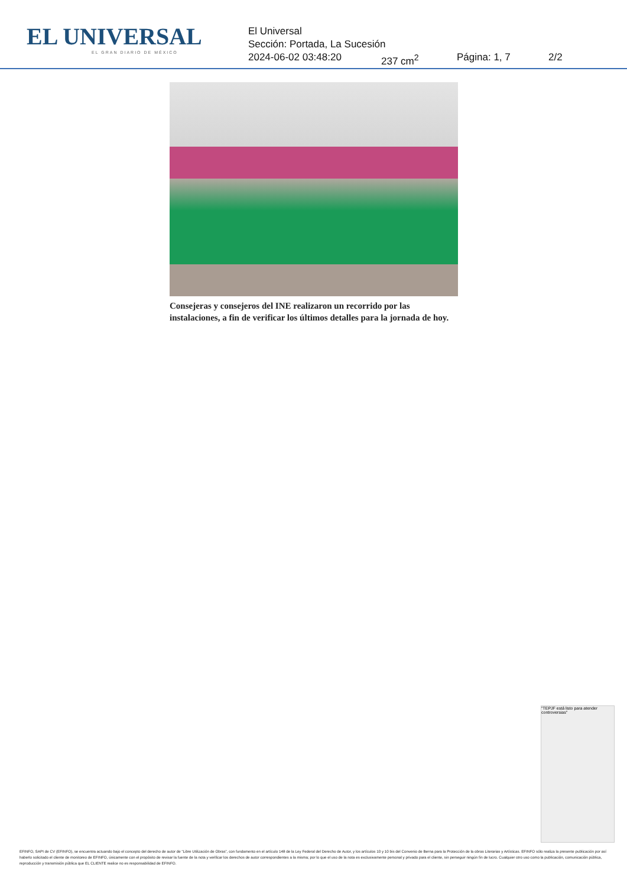EL UNIVERSAL
EL GRAN DIARIO DE MÉXICO
El Universal
Sección: Portada, La Sucesión
2024-06-02 03:48:20 237 cm<sup>2</sup> Página: 1, 7 2/2
Consejeras y consejeros del INE realizaron un recorrido por las instalaciones, a fin de verificar los últimos detalles para la jornada de hoy.
"TEPJF está listo para atender controversias"
EFINFO, SAPI de CV (EFINFO), se encuentra actuando bajo el concepto del derecho de autor de “Libre Utilización de Obras”, con fundamento en el artículo 148 de la Ley Federal del Derecho de Autor, y los artículos 10 y 10 bis del Convenio de Berna para la Protección de la obras Literarias y Artísticas. EFINFO sólo realiza la presente publicación por así haberlo solicitado el cliente de monitoreo de EFINFO, únicamente con el propósito de revisar la fuente de la nota y verificar los derechos de autor correspondientes a la misma; por lo que el uso de la nota es exclusivamente personal y privado para el cliente, sin perseguir ningún fin de lucro. Cualquier otro uso como la publicación, comunicación pública, reproducción y transmisión pública que EL CLIENTE realice no es responsabilidad de EFINFO.